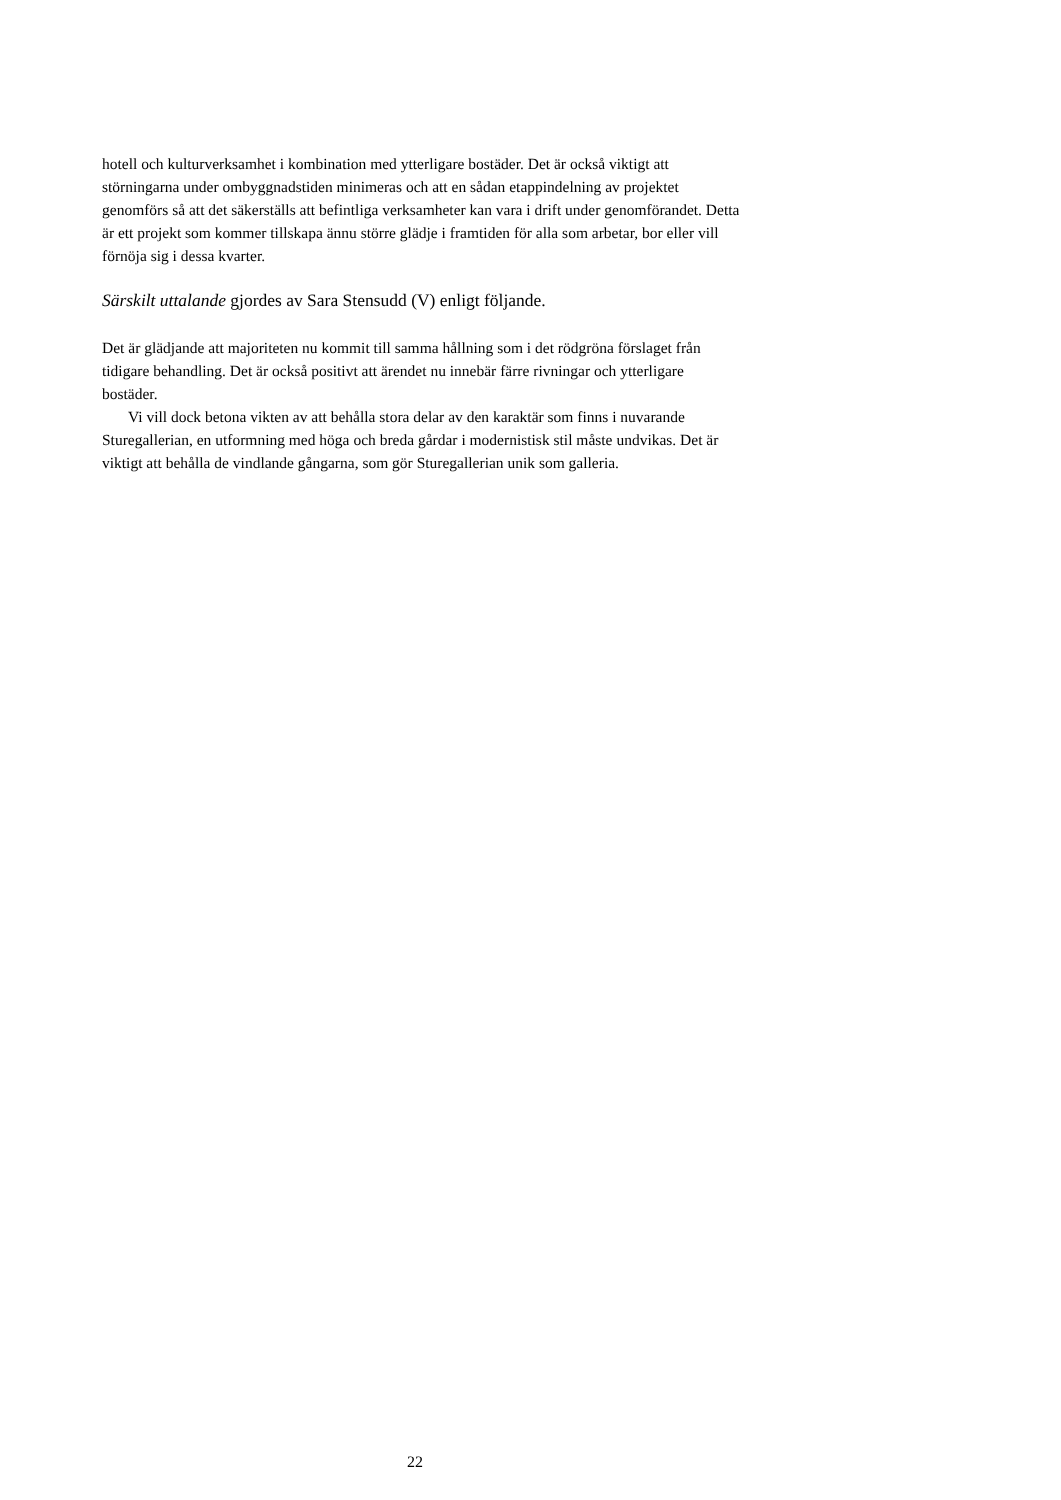hotell och kulturverksamhet i kombination med ytterligare bostäder. Det är också viktigt att störningarna under ombyggnadstiden minimeras och att en sådan etappindelning av projektet genomförs så att det säkerställs att befintliga verksamheter kan vara i drift under genomförandet. Detta är ett projekt som kommer tillskapa ännu större glädje i framtiden för alla som arbetar, bor eller vill förnöja sig i dessa kvarter.
Särskilt uttalande gjordes av Sara Stensudd (V) enligt följande.
Det är glädjande att majoriteten nu kommit till samma hållning som i det rödgröna förslaget från tidigare behandling. Det är också positivt att ärendet nu innebär färre rivningar och ytterligare bostäder.
Vi vill dock betona vikten av att behålla stora delar av den karaktär som finns i nuvarande Sturegallerian, en utformning med höga och breda gårdar i modernistisk stil måste undvikas. Det är viktigt att behålla de vindlande gångarna, som gör Sturegallerian unik som galleria.
22